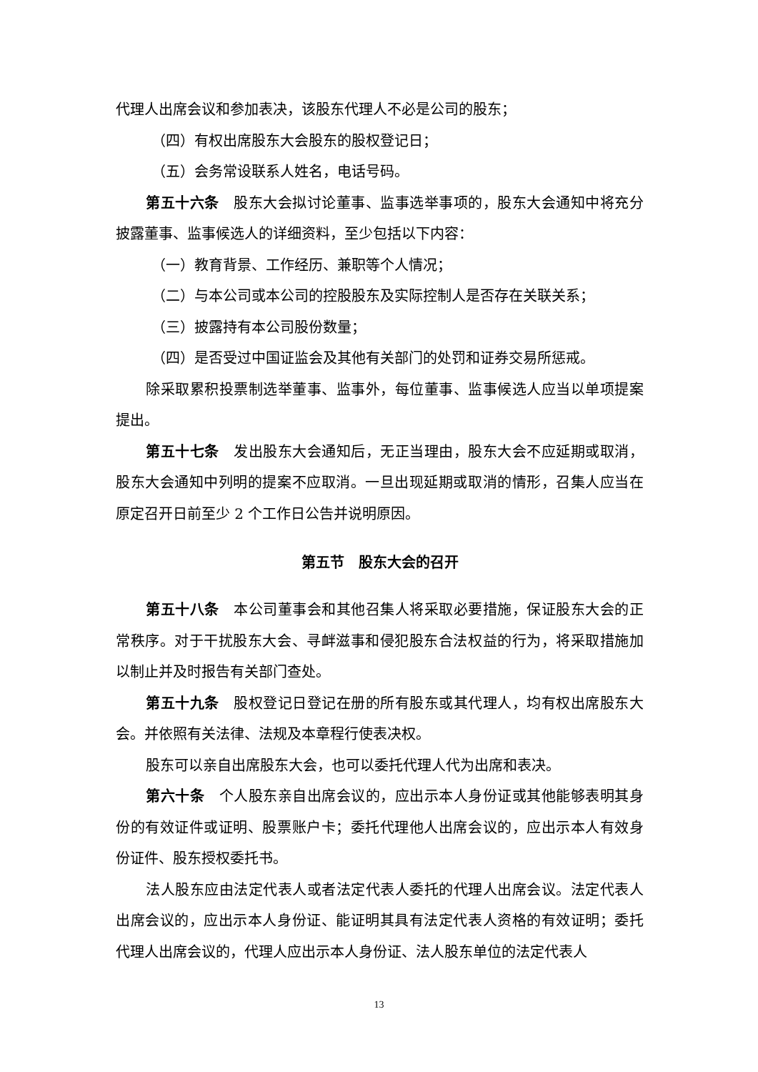代理人出席会议和参加表决，该股东代理人不必是公司的股东；
（四）有权出席股东大会股东的股权登记日；
（五）会务常设联系人姓名，电话号码。
第五十六条　股东大会拟讨论董事、监事选举事项的，股东大会通知中将充分披露董事、监事候选人的详细资料，至少包括以下内容：
（一）教育背景、工作经历、兼职等个人情况；
（二）与本公司或本公司的控股股东及实际控制人是否存在关联关系；
（三）披露持有本公司股份数量；
（四）是否受过中国证监会及其他有关部门的处罚和证券交易所惩戒。
除采取累积投票制选举董事、监事外，每位董事、监事候选人应当以单项提案提出。
第五十七条　发出股东大会通知后，无正当理由，股东大会不应延期或取消，股东大会通知中列明的提案不应取消。一旦出现延期或取消的情形，召集人应当在原定召开日前至少 2 个工作日公告并说明原因。
第五节　股东大会的召开
第五十八条　本公司董事会和其他召集人将采取必要措施，保证股东大会的正常秩序。对于干扰股东大会、寻衅滋事和侵犯股东合法权益的行为，将采取措施加以制止并及时报告有关部门查处。
第五十九条　股权登记日登记在册的所有股东或其代理人，均有权出席股东大会。并依照有关法律、法规及本章程行使表决权。
股东可以亲自出席股东大会，也可以委托代理人代为出席和表决。
第六十条　个人股东亲自出席会议的，应出示本人身份证或其他能够表明其身份的有效证件或证明、股票账户卡；委托代理他人出席会议的，应出示本人有效身份证件、股东授权委托书。
法人股东应由法定代表人或者法定代表人委托的代理人出席会议。法定代表人出席会议的，应出示本人身份证、能证明其具有法定代表人资格的有效证明；委托代理人出席会议的，代理人应出示本人身份证、法人股东单位的法定代表人
13